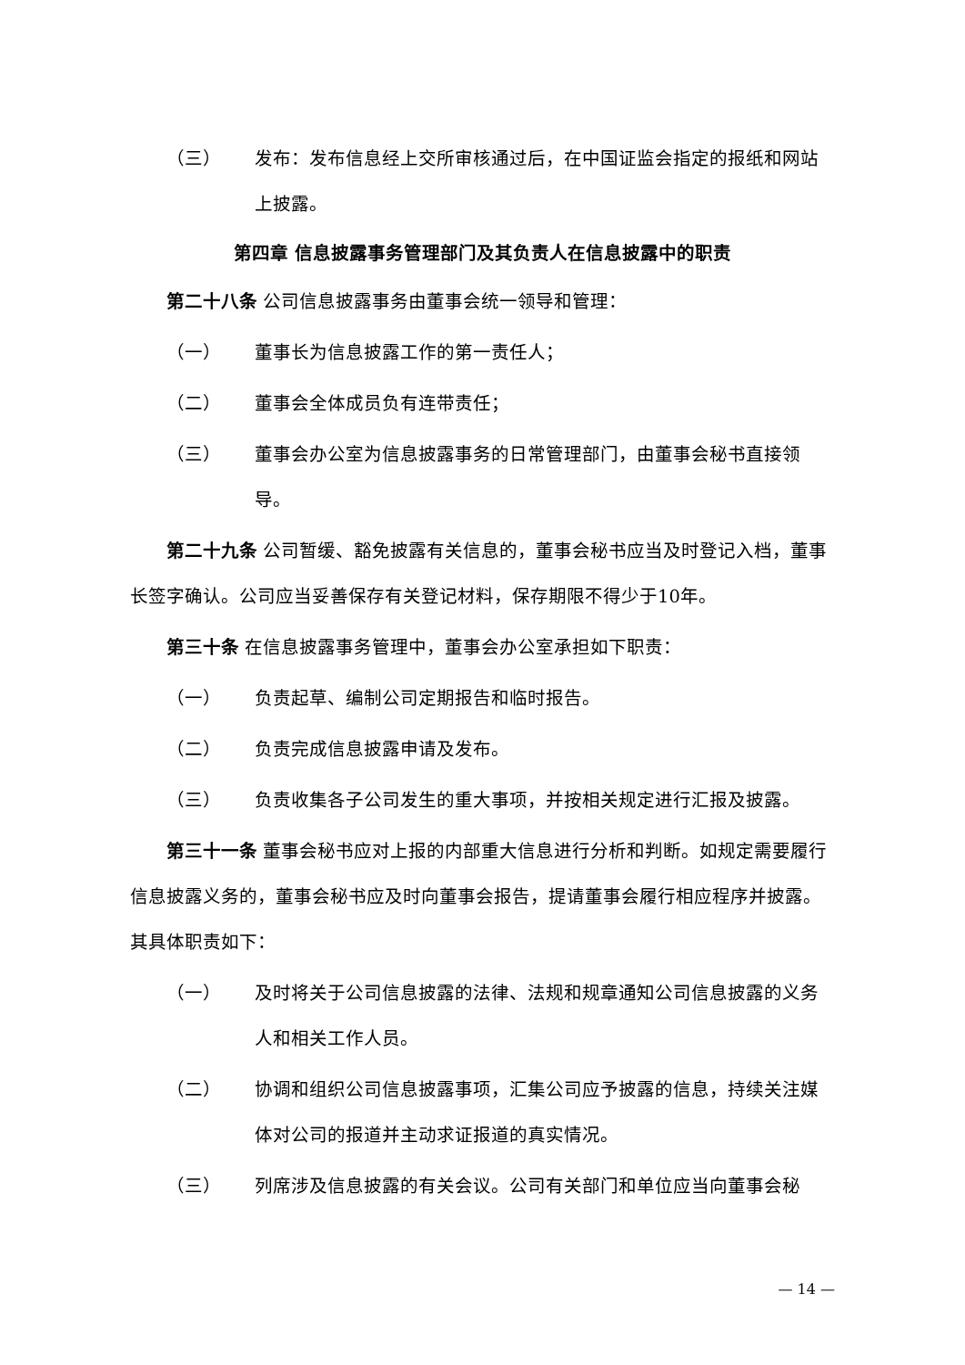（三） 发布：发布信息经上交所审核通过后，在中国证监会指定的报纸和网站上披露。
第四章 信息披露事务管理部门及其负责人在信息披露中的职责
第二十八条 公司信息披露事务由董事会统一领导和管理：
（一） 董事长为信息披露工作的第一责任人；
（二） 董事会全体成员负有连带责任；
（三） 董事会办公室为信息披露事务的日常管理部门，由董事会秘书直接领导。
第二十九条 公司暂缓、豁免披露有关信息的，董事会秘书应当及时登记入档，董事长签字确认。公司应当妥善保存有关登记材料，保存期限不得少于10年。
第三十条 在信息披露事务管理中，董事会办公室承担如下职责：
（一） 负责起草、编制公司定期报告和临时报告。
（二） 负责完成信息披露申请及发布。
（三） 负责收集各子公司发生的重大事项，并按相关规定进行汇报及披露。
第三十一条 董事会秘书应对上报的内部重大信息进行分析和判断。如规定需要履行信息披露义务的，董事会秘书应及时向董事会报告，提请董事会履行相应程序并披露。其具体职责如下：
（一） 及时将关于公司信息披露的法律、法规和规章通知公司信息披露的义务人和相关工作人员。
（二） 协调和组织公司信息披露事项，汇集公司应予披露的信息，持续关注媒体对公司的报道并主动求证报道的真实情况。
（三） 列席涉及信息披露的有关会议。公司有关部门和单位应当向董事会秘
— 14 —